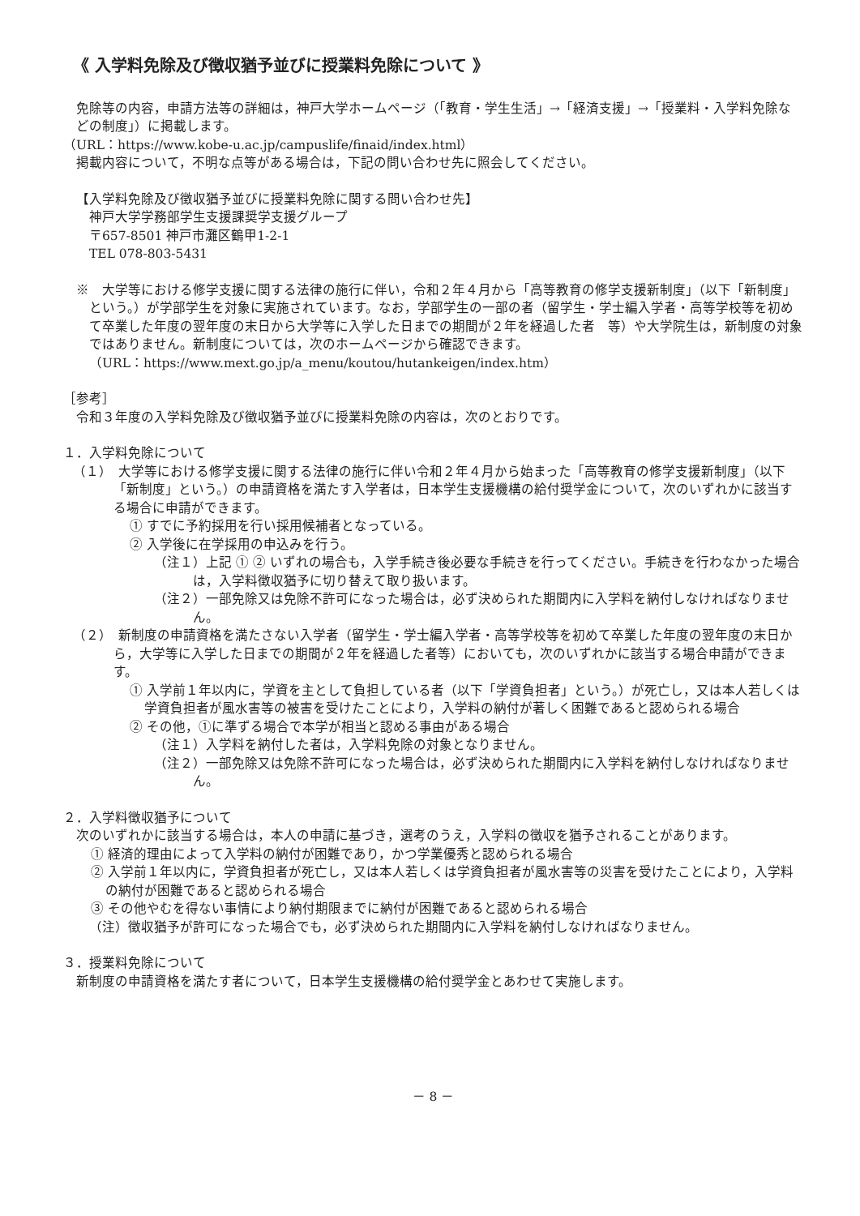《 入学料免除及び徴収猶予並びに授業料免除について 》
免除等の内容，申請方法等の詳細は，神戸大学ホームページ（「教育・学生生活」→「経済支援」→「授業料・入学料免除などの制度」）に掲載します。
（URL：https://www.kobe-u.ac.jp/campuslife/finaid/index.html）
掲載内容について，不明な点等がある場合は，下記の問い合わせ先に照会してください。
【入学料免除及び徴収猶予並びに授業料免除に関する問い合わせ先】
神戸大学学務部学生支援課奨学支援グループ
〒657-8501 神戸市灘区鶴甲1-2-1
TEL 078-803-5431
※　大学等における修学支援に関する法律の施行に伴い，令和２年４月から「高等教育の修学支援新制度」（以下「新制度」という。）が学部学生を対象に実施されています。なお，学部学生の一部の者（留学生・学士編入学者・高等学校等を初めて卒業した年度の翌年度の末日から大学等に入学した日までの期間が２年を経過した者　等）や大学院生は，新制度の対象ではありません。新制度については，次のホームページから確認できます。
（URL：https://www.mext.go.jp/a_menu/koutou/hutankeigen/index.htm）
［参考］
令和３年度の入学料免除及び徴収猶予並びに授業料免除の内容は，次のとおりです。
１．入学料免除について
（１）　大学等における修学支援に関する法律の施行に伴い令和２年４月から始まった「高等教育の修学支援新制度」（以下「新制度」という。）の申請資格を満たす入学者は，日本学生支援機構の給付奨学金について，次のいずれかに該当する場合に申請ができます。
① すでに予約採用を行い採用候補者となっている。
② 入学後に在学採用の申込みを行う。
（注１）上記 ① ② いずれの場合も，入学手続き後必要な手続きを行ってください。手続きを行わなかった場合は，入学料徴収猶予に切り替えて取り扱います。
（注２）一部免除又は免除不許可になった場合は，必ず決められた期間内に入学料を納付しなければなりません。
（２）　新制度の申請資格を満たさない入学者（留学生・学士編入学者・高等学校等を初めて卒業した年度の翌年度の末日から，大学等に入学した日までの期間が２年を経過した者等）においても，次のいずれかに該当する場合申請ができます。
① 入学前１年以内に，学資を主として負担している者（以下「学資負担者」という。）が死亡し，又は本人若しくは学資負担者が風水害等の被害を受けたことにより，入学料の納付が著しく困難であると認められる場合
② その他，①に準ずる場合で本学が相当と認める事由がある場合
（注１）入学料を納付した者は，入学料免除の対象となりません。
（注２）一部免除又は免除不許可になった場合は，必ず決められた期間内に入学料を納付しなければなりません。
２．入学料徴収猶予について
次のいずれかに該当する場合は，本人の申請に基づき，選考のうえ，入学料の徴収を猶予されることがあります。
① 経済的理由によって入学料の納付が困難であり，かつ学業優秀と認められる場合
② 入学前１年以内に，学資負担者が死亡し，又は本人若しくは学資負担者が風水害等の災害を受けたことにより，入学料の納付が困難であると認められる場合
③ その他やむを得ない事情により納付期限までに納付が困難であると認められる場合
（注）徴収猶予が許可になった場合でも，必ず決められた期間内に入学料を納付しなければなりません。
３．授業料免除について
新制度の申請資格を満たす者について，日本学生支援機構の給付奨学金とあわせて実施します。
－ 8 －